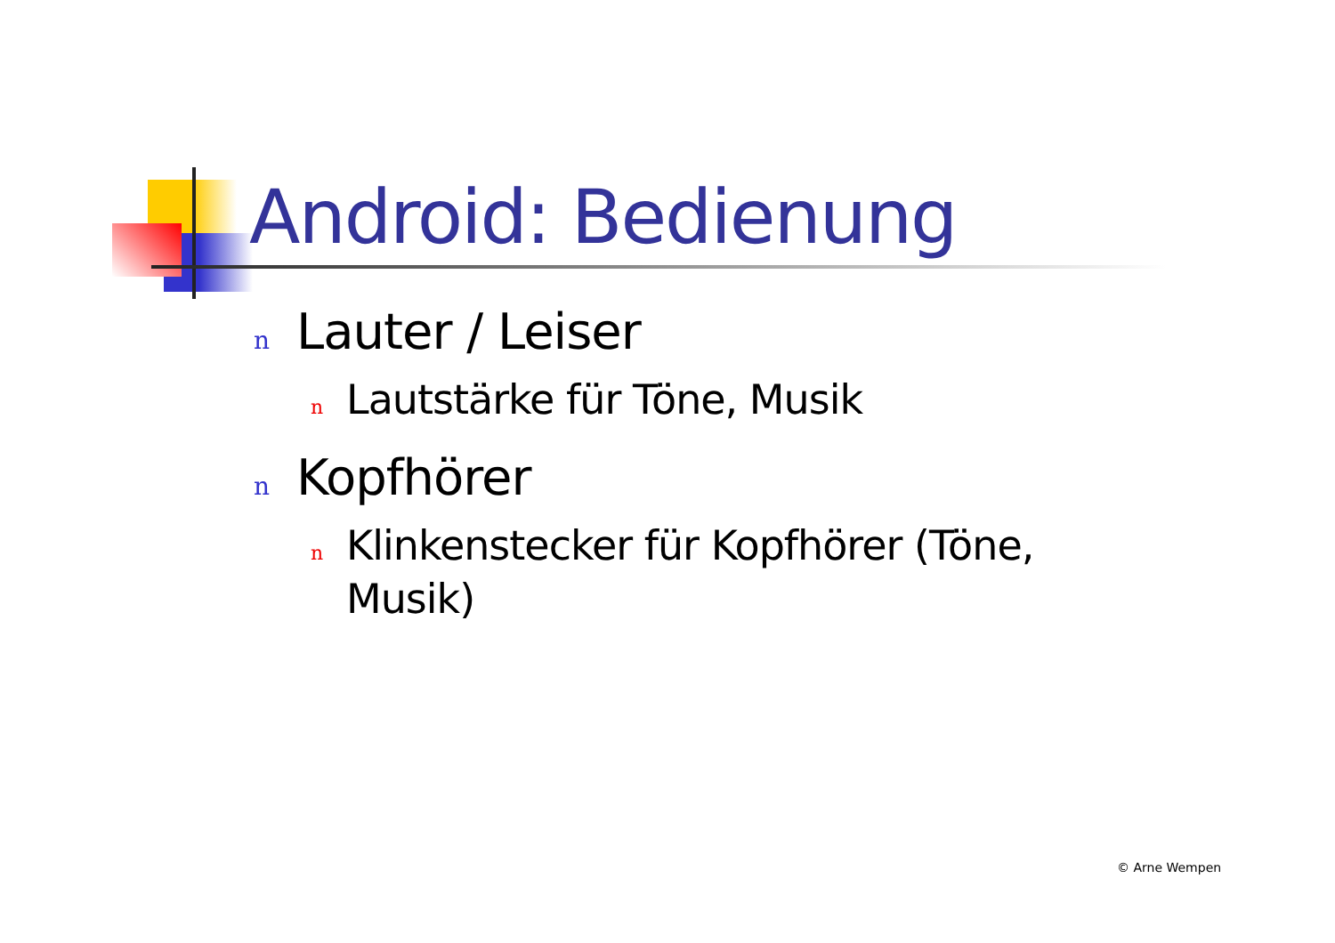Android: Bedienung
n Lauter / Leiser
n Lautstärke für Töne, Musik
n Kopfhörer
n Klinkenstecker für Kopfhörer (Töne, Musik)
© Arne Wempen